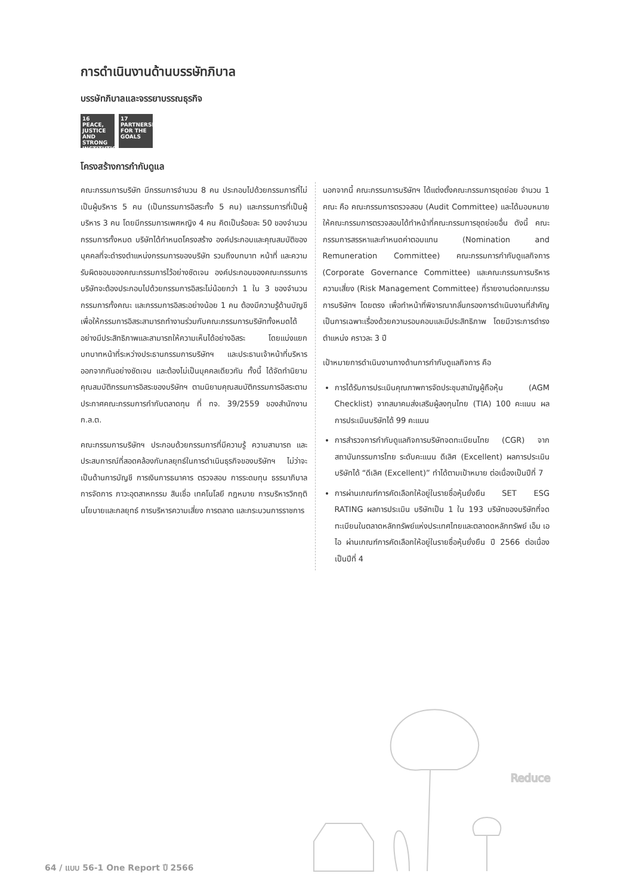การดำเนินงานด้านบรรษัทภิบาล
บรรษัทภิบาลและจรรยาบรรณธุรกิจ
16 PEACE, JUSTICE AND STRONG INSTITUTIONS
17 PARTNERSHIPS FOR THE GOALS
โครงสร้างการกำกับดูแล
คณะกรรมการบริษัท มีกรรมการจำนวน 8 คน ประกอบไปด้วยกรรมการที่ไม่เป็นผู้บริหาร 5 คน (เป็นกรรมการอิสระทั้ง 5 คน) และกรรมการที่เป็นผู้บริหาร 3 คน โดยมีกรรมการเพศหญิง 4 คน คิดเป็นร้อยละ 50 ของจำนวนกรรมการทั้งหมด บริษัทได้กำหนดโครงสร้าง องค์ประกอบและคุณสมบัติของบุคคลที่จะดำรงตำแหน่งกรรมการของบริษัท รวมถึงบทบาท หน้าที่ และความรับผิดชอบของคณะกรรมการไว้อย่างชัดเจน องค์ประกอบของคณะกรรมการบริษัทจะต้องประกอบไปด้วยกรรมการอิสระไม่น้อยกว่า 1 ใน 3 ของจำนวนกรรมการทั้งคณะ และกรรมการอิสระอย่างน้อย 1 คน ต้องมีความรู้ด้านบัญชี เพื่อให้กรรมการอิสระสามารถทำงานร่วมกับคณะกรรมการบริษัททั้งหมดได้อย่างมีประสิทธิภาพและสามารถให้ความเห็นได้อย่างอิสระ โดยแบ่งแยกบทบาทหน้าที่ระหว่างประธานกรรมการบริษัทฯ และประธานเจ้าหน้าที่บริหาร ออกจากกันอย่างชัดเจน และต้องไม่เป็นบุคคลเดียวกัน ทั้งนี้ ได้จัดทำนิยามคุณสมบัติกรรมการอิสระของบริษัทฯ ตามนิยามคุณสมบัติกรรมการอิสระตามประกาศคณะกรรมการกำกับตลาดทุน ที่ ทจ. 39/2559 ของสำนักงาน ก.ล.ต.
คณะกรรมการบริษัทฯ ประกอบด้วยกรรมการที่มีความรู้ ความสามารถ และประสบการณ์ที่สอดคล้องกับกลยุทธ์ในการดำเนินธุรกิจของบริษัทฯ ไม่ว่าจะเป็นด้านการบัญชี การเงินการธนาคาร ตรวจสอบ การระดมทุน ธรรมาภิบาล การจัดการ ภาวะอุตสาหกรรม สินเชื่อ เทคโนโลยี กฎหมาย การบริหารวิกฤติ นโยบายและกลยุทธ์ การบริหารความเสี่ยง การตลาด และกระบวนการราชการ
นอกจากนี้ คณะกรรมการบริษัทฯ ได้แต่งตั้งคณะกรรมการชุดย่อย จำนวน 1 คณะ คือ คณะกรรมการตรวจสอบ (Audit Committee) และได้มอบหมายให้คณะกรรมการตรวจสอบได้ทำหน้าที่คณะกรรมการชุดย่อยอื่น ดังนี้ คณะกรรมการสรรหาและกำหนดค่าตอบแทน (Nomination and Remuneration Committee) คณะกรรมการกำกับดูแลกิจการ (Corporate Governance Committee) และคณะกรรมการบริหารความเสี่ยง (Risk Management Committee) ที่รายงานต่อคณะกรรมการบริษัทฯ โดยตรง เพื่อทำหน้าที่พิจารณากลั่นกรองการดำเนินงานที่สำคัญเป็นการเฉพาะเรื่องด้วยความรอบคอบและมีประสิทธิภาพ โดยมีวาระการดำรงตำแหน่ง คราวละ 3 ปี
เป้าหมายการดำเนินงานทางด้านการกำกับดูแลกิจการ คือ
การได้รับการประเมินคุณภาพการจัดประชุมสามัญผู้ถือหุ้น (AGM Checklist) จากสมาคมส่งเสริมผู้ลงทุนไทย (TIA) 100 คะแนน ผลการประเมินบริษัทได้ 99 คะแนน
การสำรวจการกำกับดูแลกิจการบริษัทจดทะเบียนไทย (CGR) จากสถาบันกรรมการไทย ระดับคะแนน ดีเลิศ (Excellent) ผลการประเมินบริษัทได้ “ดีเลิศ (Excellent)” ทำได้ตามเป้าหมาย ต่อเนื่องเป็นปีที่ 7
การผ่านเกณฑ์การคัดเลือกให้อยู่ในรายชื่อหุ้นยั่งยืน SET ESG RATING ผลการประเมิน บริษัทเป็น 1 ใน 193 บริษัทของบริษัทที่จดทะเบียนในตลาดหลักทรัพย์แห่งประเทศไทยและตลาดดหลักทรัพย์ เอ็ม เอ ไอ ผ่านเกณฑ์การคัดเลือกให้อยู่ในรายชื่อหุ้นยั่งยืน ปี 2566 ต่อเนื่องเป็นปีที่ 4
Reduce
64 / แบบ 56-1 One Report ปี 2566